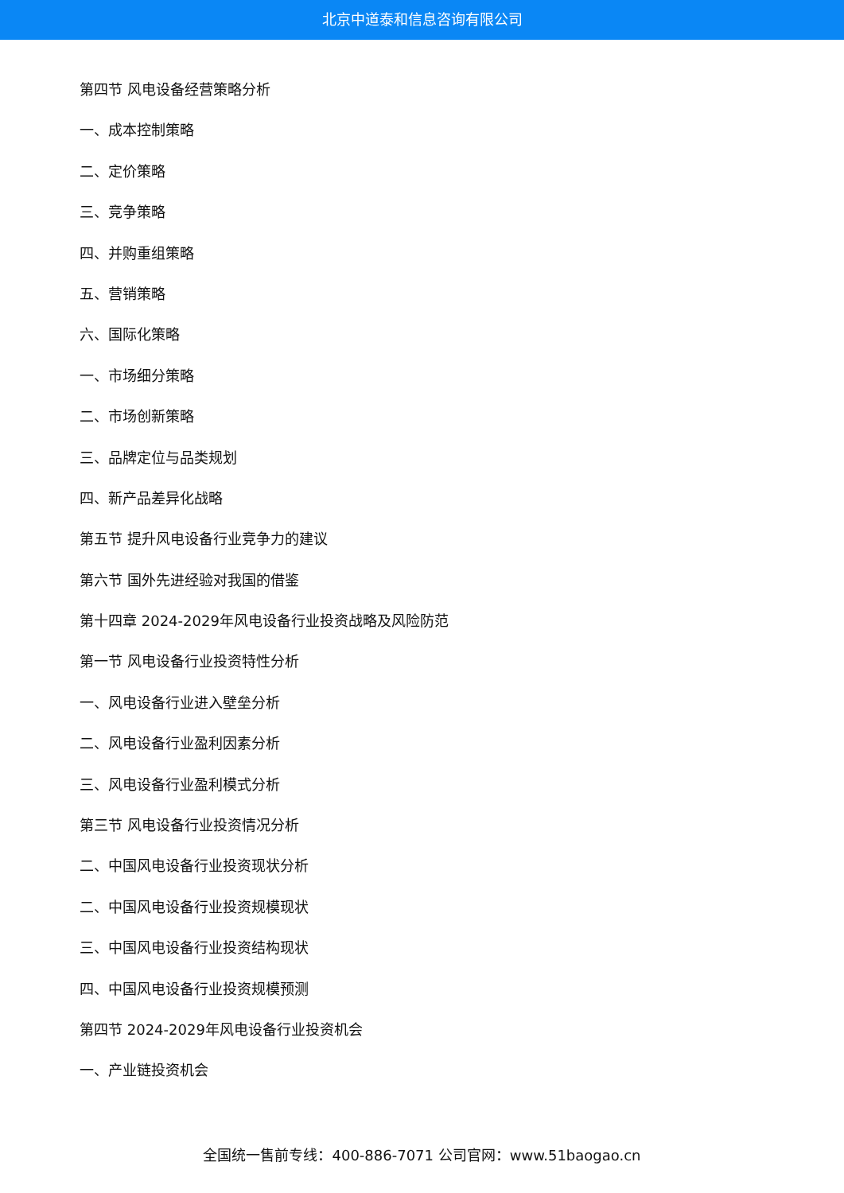北京中道泰和信息咨询有限公司
第四节 风电设备经营策略分析
一、成本控制策略
二、定价策略
三、竞争策略
四、并购重组策略
五、营销策略
六、国际化策略
一、市场细分策略
二、市场创新策略
三、品牌定位与品类规划
四、新产品差异化战略
第五节 提升风电设备行业竞争力的建议
第六节 国外先进经验对我国的借鉴
第十四章 2024-2029年风电设备行业投资战略及风险防范
第一节 风电设备行业投资特性分析
一、风电设备行业进入壁垒分析
二、风电设备行业盈利因素分析
三、风电设备行业盈利模式分析
第三节 风电设备行业投资情况分析
二、中国风电设备行业投资现状分析
二、中国风电设备行业投资规模现状
三、中国风电设备行业投资结构现状
四、中国风电设备行业投资规模预测
第四节 2024-2029年风电设备行业投资机会
一、产业链投资机会
全国统一售前专线：400-886-7071 公司官网：www.51baogao.cn